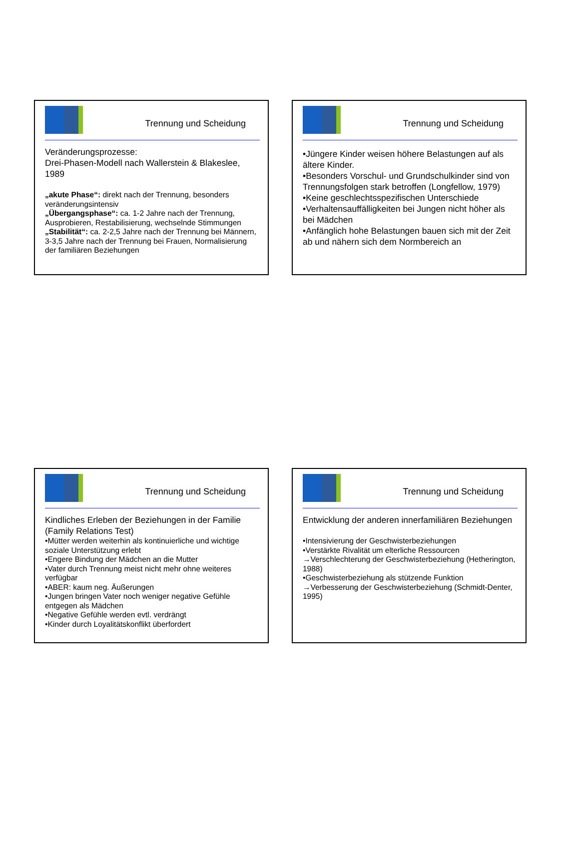Trennung und Scheidung
Veränderungsprozesse:
Drei-Phasen-Modell nach Wallerstein & Blakeslee, 1989
„akute Phase“: direkt nach der Trennung, besonders veränderungsintensiv
„Übergangsphase“: ca. 1-2 Jahre nach der Trennung, Ausprobieren, Restabilisierung, wechselnde Stimmungen
„Stabilität“: ca. 2-2,5 Jahre nach der Trennung bei Männern, 3-3,5 Jahre nach der Trennung bei Frauen, Normalisierung der familiären Beziehungen
Trennung und Scheidung
•Jüngere Kinder weisen höhere Belastungen auf als ältere Kinder.
•Besonders Vorschul- und Grundschulkinder sind von Trennungsfolgen stark betroffen (Longfellow, 1979)
•Keine geschlechtsspezifischen Unterschiede
•Verhaltensauffälligkeiten bei Jungen nicht höher als bei Mädchen
•Anfänglich hohe Belastungen bauen sich mit der Zeit ab und nähern sich dem Normbereich an
Trennung und Scheidung
Kindliches Erleben der Beziehungen in der Familie (Family Relations Test)
•Mütter werden weiterhin als kontinuierliche und wichtige soziale Unterstützung erlebt
•Engere Bindung der Mädchen an die Mutter
•Vater durch Trennung meist nicht mehr ohne weiteres verfügbar
•ABER: kaum neg. Äußerungen
•Jungen bringen Vater noch weniger negative Gefühle entgegen als Mädchen
•Negative Gefühle werden evtl. verdrängt
•Kinder durch Loyalitätskonflikt überfordert
Trennung und Scheidung
Entwicklung der anderen innerfamiliären Beziehungen
•Intensivierung der Geschwisterbeziehungen
•Verstärkte Rivalität um elterliche Ressourcen
→Verschlechterung der Geschwisterbeziehung (Hetherington, 1988)
•Geschwisterbeziehung als stützende Funktion
→Verbesserung der Geschwisterbeziehung (Schmidt-Denter, 1995)